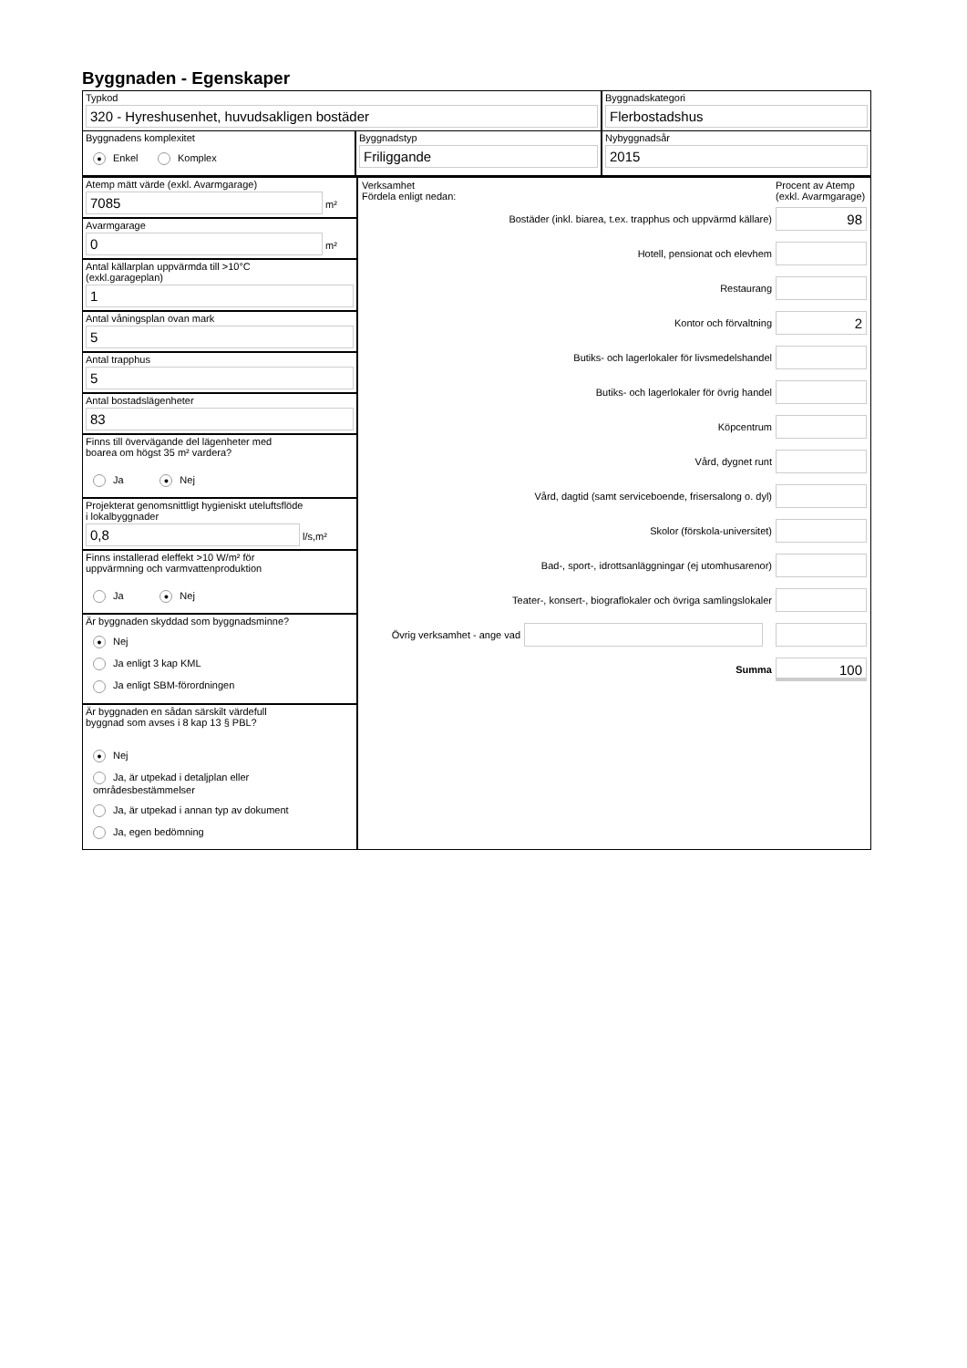Byggnaden - Egenskaper
Typkod
320 - Hyreshusenhet, huvudsakligen bostäder
Byggnadskategori
Flerbostadshus
Byggnadens komplexitet
● Enkel Komplex
Byggnadstyp
Friliggande
Nybyggnadsår
2015
Atemp mätt värde (exkl. Avarmgarage)
7085
m²
Avarmgarage
0
m²
Antal källarplan uppvärmda till >10°C
(exkl.garageplan)
1
Antal våningsplan ovan mark
5
Antal trapphus
5
Antal bostadslägenheter
83
Finns till övervägande del lägenheter med
boarea om högst 35 m² vardera?
Ja ● Nej
Projekterat genomsnittligt hygieniskt uteluftsflöde
i lokalbyggnader
0,8
l/s,m²
Finns installerad eleffekt >10 W/m² för
uppvärmning och varmvattenproduktion
Ja ● Nej
Är byggnaden skyddad som byggnadsminne?
● Nej
Ja enligt 3 kap KML
Ja enligt SBM-förordningen
Är byggnaden en sådan särskilt värdefull
byggnad som avses i 8 kap 13 § PBL?
● Nej
Ja, är utpekad i detaljplan eller områdesbestämmelser
Ja, är utpekad i annan typ av dokument
Ja, egen bedömning
Verksamhet
Fördela enligt nedan:
Procent av Atemp (exkl. Avarmgarage)
Bostäder (inkl. biarea, t.ex. trapphus och uppvärmd källare)
98
Hotell, pensionat och elevhem
Restaurang
Kontor och förvaltning
2
Butiks- och lagerlokaler för livsmedelshandel
Butiks- och lagerlokaler för övrig handel
Köpcentrum
Vård, dygnet runt
Vård, dagtid (samt serviceboende, frisersalong o. dyl)
Skolor (förskola-universitet)
Bad-, sport-, idrottsanläggningar (ej utomhusarenor)
Teater-, konsert-, biograflokaler och övriga samlingslokaler
Övrig verksamhet - ange vad
Summa
100